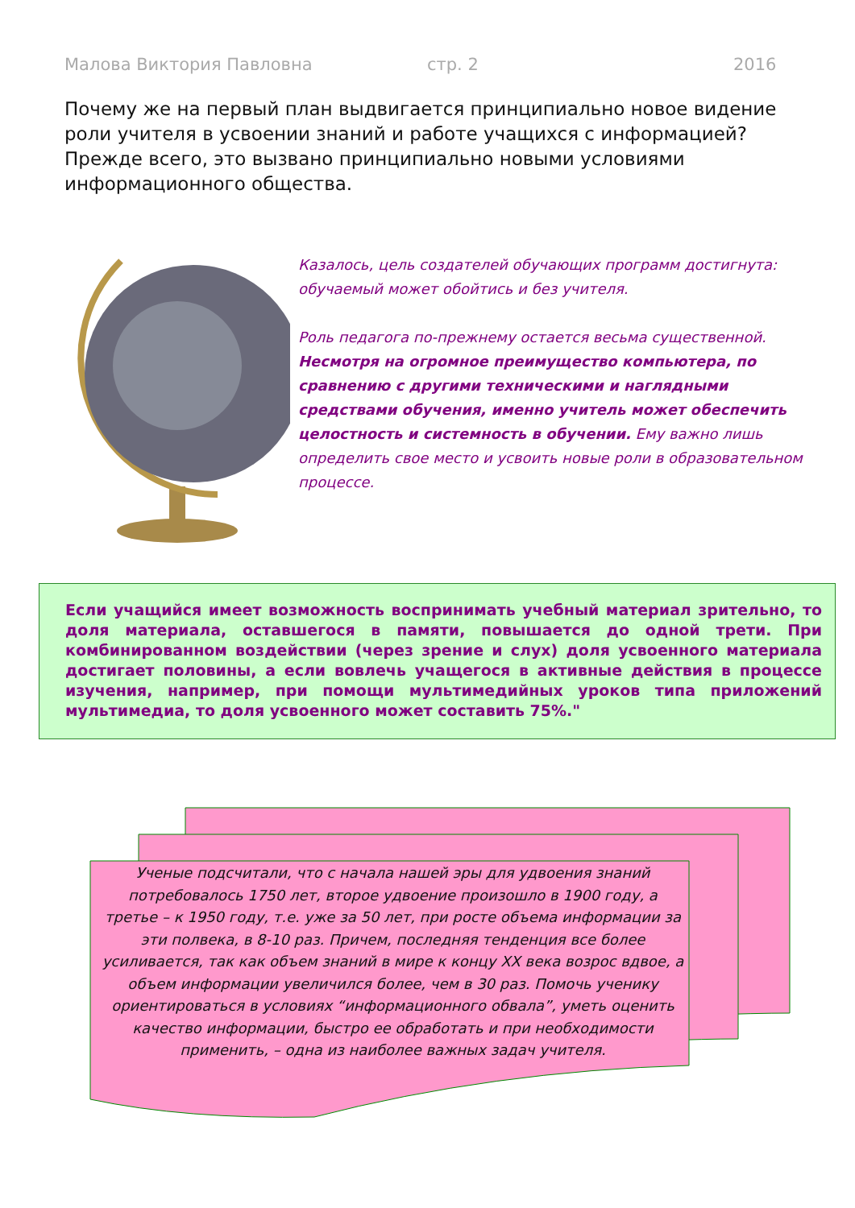Малова Виктория Павловна стр. 2 2016
Почему же на первый план выдвигается принципиально новое видение роли учителя в усвоении знаний и работе учащихся с информацией? Прежде всего, это вызвано принципиально новыми условиями информационного общества.
Казалось, цель создателей обучающих программ достигнута: обучаемый может обойтись и без учителя.
Роль педагога по-прежнему остается весьма существенной. Несмотря на огромное преимущество компьютера, по сравнению с другими техническими и наглядными средствами обучения, именно учитель может обеспечить целостность и системность в обучении. Ему важно лишь определить свое место и усвоить новые роли в образовательном процессе.
Если учащийся имеет возможность воспринимать учебный материал зрительно, то доля материала, оставшегося в памяти, повышается до одной трети. При комбинированном воздействии (через зрение и слух) доля усвоенного материала достигает половины, а если вовлечь учащегося в активные действия в процессе изучения, например, при помощи мультимедийных уроков типа приложений мультимедиа, то доля усвоенного может составить 75%."
Ученые подсчитали, что с начала нашей эры для удвоения знаний потребовалось 1750 лет, второе удвоение произошло в 1900 году, а третье – к 1950 году, т.е. уже за 50 лет, при росте объема информации за эти полвека, в 8-10 раз. Причем, последняя тенденция все более усиливается, так как объем знаний в мире к концу XX века возрос вдвое, а объем информации увеличился более, чем в 30 раз. Помочь ученику ориентироваться в условиях “информационного обвала”, уметь оценить качество информации, быстро ее обработать и при необходимости применить, – одна из наиболее важных задач учителя.